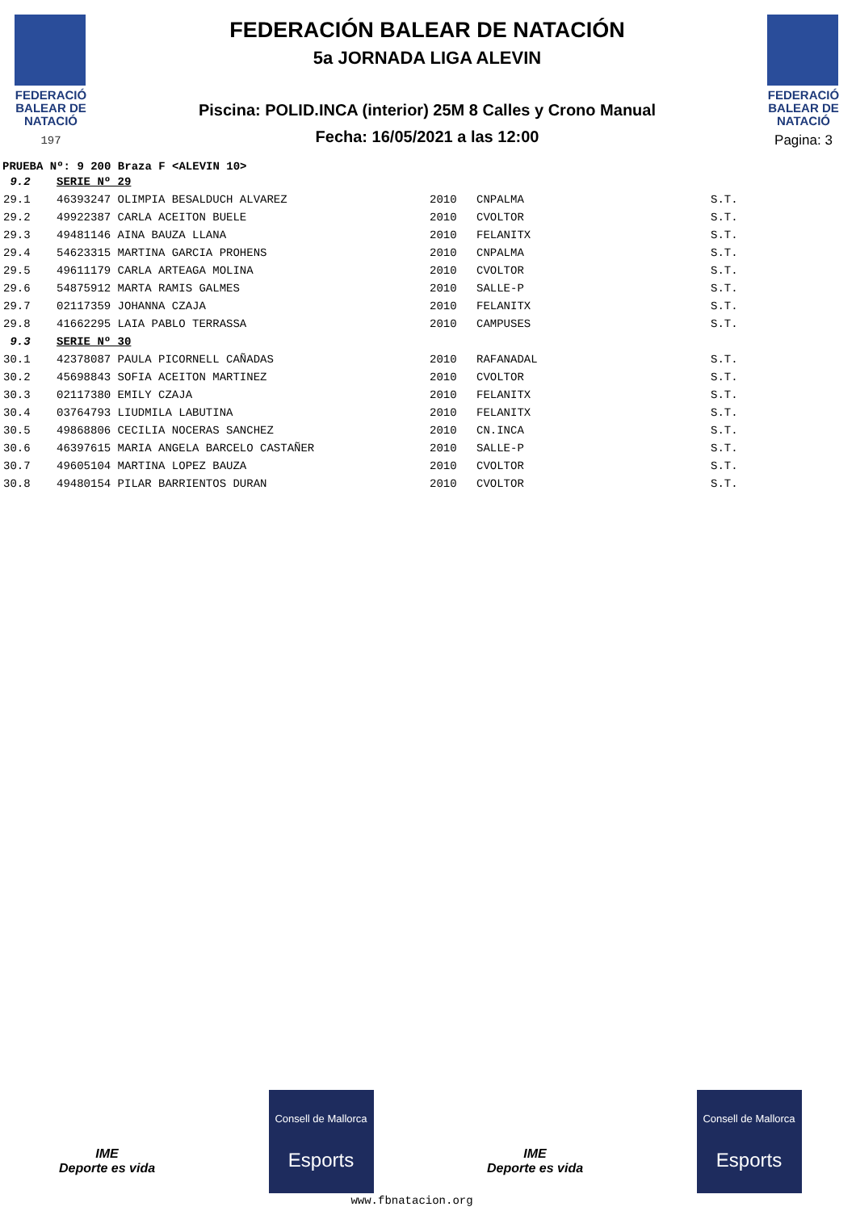FEDERACIÓ
BALEAR DE
NATACIÓ
197
FEDERACIÓN BALEAR DE NATACIÓN
5a JORNADA LIGA ALEVIN
Piscina: POLID.INCA (interior) 25M 8 Calles y Crono Manual
Fecha: 16/05/2021 a las 12:00
FEDERACIÓ
BALEAR DE
NATACIÓ
Pagina: 3
PRUEBA Nº: 9 200 Braza F <ALEVIN 10>
| 9.2 | SERIE Nº 29 | | | |
| 29.1 | 46393247 OLIMPIA BESALDUCH ALVAREZ | 2010 | CNPALMA | S.T. |
| 29.2 | 49922387 CARLA ACEITON BUELE | 2010 | CVOLTOR | S.T. |
| 29.3 | 49481146 AINA BAUZA LLANA | 2010 | FELANITX | S.T. |
| 29.4 | 54623315 MARTINA GARCIA PROHENS | 2010 | CNPALMA | S.T. |
| 29.5 | 49611179 CARLA ARTEAGA MOLINA | 2010 | CVOLTOR | S.T. |
| 29.6 | 54875912 MARTA RAMIS GALMES | 2010 | SALLE-P | S.T. |
| 29.7 | 02117359 JOHANNA CZAJA | 2010 | FELANITX | S.T. |
| 29.8 | 41662295 LAIA PABLO TERRASSA | 2010 | CAMPUSES | S.T. |
| 9.3 | SERIE Nº 30 | | | |
| 30.1 | 42378087 PAULA PICORNELL CAÑADAS | 2010 | RAFANADAL | S.T. |
| 30.2 | 45698843 SOFIA ACEITON MARTINEZ | 2010 | CVOLTOR | S.T. |
| 30.3 | 02117380 EMILY CZAJA | 2010 | FELANITX | S.T. |
| 30.4 | 03764793 LIUDMILA LABUTINA | 2010 | FELANITX | S.T. |
| 30.5 | 49868806 CECILIA NOCERAS SANCHEZ | 2010 | CN.INCA | S.T. |
| 30.6 | 46397615 MARIA ANGELA BARCELO CASTAÑER | 2010 | SALLE-P | S.T. |
| 30.7 | 49605104 MARTINA LOPEZ BAUZA | 2010 | CVOLTOR | S.T. |
| 30.8 | 49480154 PILAR BARRIENTOS DURAN | 2010 | CVOLTOR | S.T. |
IME
Deporte es vida
Consell de Mallorca
Esports
IME
Deporte es vida
Consell de Mallorca
Esports
www.fbnatacion.org